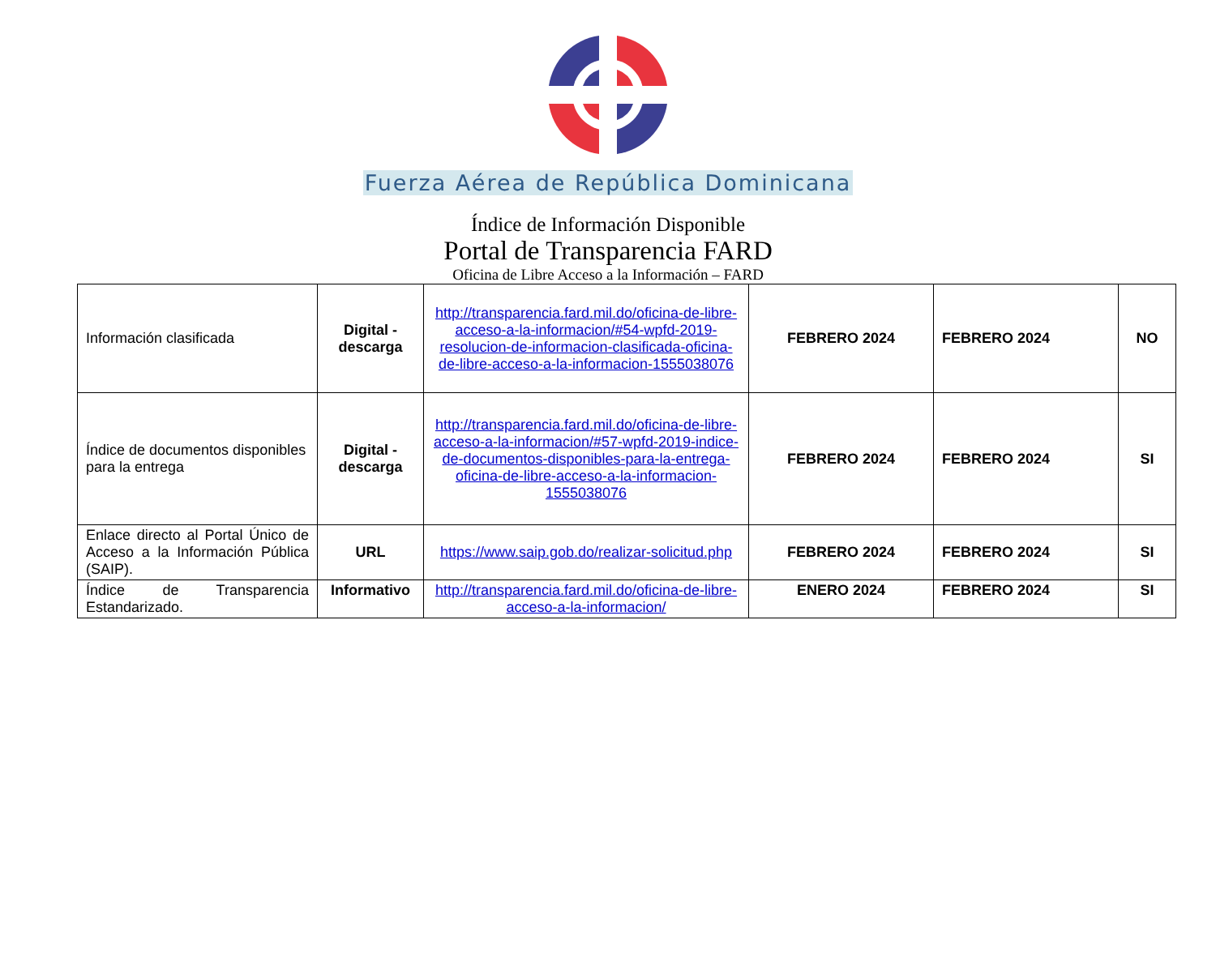Fuerza Aérea de República Dominicana
Índice de Información Disponible
Portal de Transparencia FARD
Oficina de Libre Acceso a la Información – FARD
| Información clasificada | Digital - descarga | http://transparencia.fard.mil.do/oficina-de-libre-acceso-a-la-informacion/#54-wpfd-2019-resolucion-de-informacion-clasificada-oficina-de-libre-acceso-a-la-informacion-1555038076 | FEBRERO 2024 | FEBRERO 2024 | NO |
| Índice de documentos disponibles para la entrega | Digital - descarga | http://transparencia.fard.mil.do/oficina-de-libre-acceso-a-la-informacion/#57-wpfd-2019-indice-de-documentos-disponibles-para-la-entrega-oficina-de-libre-acceso-a-la-informacion-1555038076 | FEBRERO 2024 | FEBRERO 2024 | SI |
| Enlace directo al Portal Único de Acceso a la Información Pública (SAIP). | URL | https://www.saip.gob.do/realizar-solicitud.php | FEBRERO 2024 | FEBRERO 2024 | SI |
| Índice de Transparencia Estandarizado. | Informativo | http://transparencia.fard.mil.do/oficina-de-libre-acceso-a-la-informacion/ | ENERO 2024 | FEBRERO 2024 | SI |